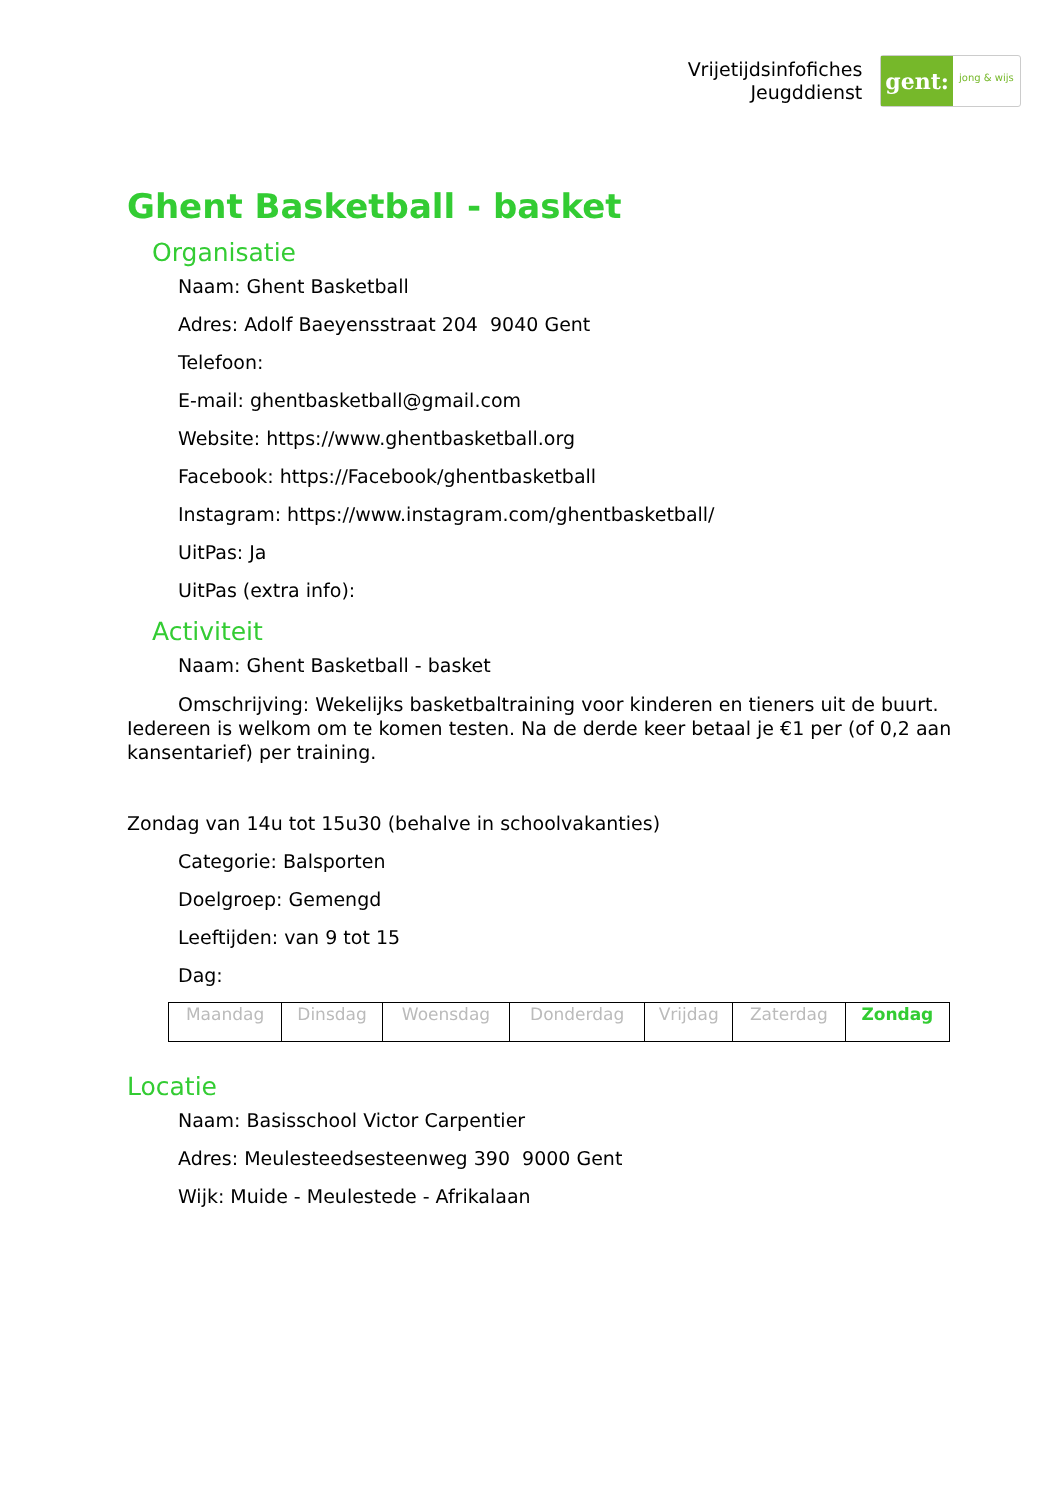Vrijetijdsinfofiches
Jeugddienst
gent:
jong & wijs
Ghent Basketball - basket
Organisatie
Naam: Ghent Basketball
Adres: Adolf Baeyensstraat 204 9040 Gent
Telefoon:
E-mail: ghentbasketball@gmail.com
Website: https://www.ghentbasketball.org
Facebook: https://Facebook/ghentbasketball
Instagram: https://www.instagram.com/ghentbasketball/
UitPas: Ja
UitPas (extra info):
Activiteit
Naam: Ghent Basketball - basket
Omschrijving: Wekelijks basketbaltraining voor kinderen en tieners uit de buurt. Iedereen is welkom om te komen testen. Na de derde keer betaal je €1 per (of 0,2 aan kansentarief) per training.
Zondag van 14u tot 15u30 (behalve in schoolvakanties)
Categorie: Balsporten
Doelgroep: Gemengd
Leeftijden: van 9 tot 15
Dag:
| Maandag | Dinsdag | Woensdag | Donderdag | Vrijdag | Zaterdag | Zondag |
Locatie
Naam: Basisschool Victor Carpentier
Adres: Meulesteedsesteenweg 390 9000 Gent
Wijk: Muide - Meulestede - Afrikalaan